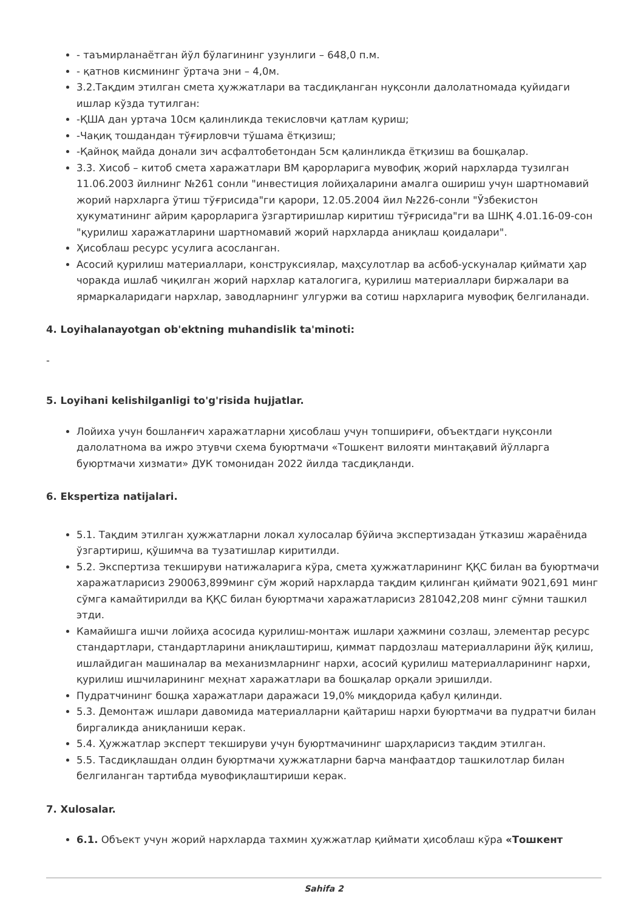- таъмирланаётган йўл бўлагининг узунлиги – 648,0 п.м.
- қатнов кисмининг ўртача эни – 4,0м.
3.2.Тақдим этилган смета ҳужжатлари ва тасдиқланган нуқсонли далолатномада қуйидаги ишлар кўзда тутилган:
-ҚША дан уртача 10см қалинликда текисловчи қатлам қуриш;
-Чақиқ тошдандан тўғирловчи тўшама ётқизиш;
-Қайноқ майда донали зич асфалтобетондан 5см қалинликда ётқизиш ва бошқалар.
3.3. Хисоб – китоб смета харажатлари ВМ қарорларига мувофиқ жорий нархларда тузилган 11.06.2003 йилнинг №261 сонли "инвестиция лойиҳаларини амалга ошириш учун шартномавий жорий нархларга ўтиш тўғрисида"ги қарори, 12.05.2004 йил №226-сонли "Ўзбекистон ҳукуматининг айрим қарорларига ўзгартиришлар киритиш тўғрисида"ги ва ШНҚ 4.01.16-09-сон "қурилиш харажатларини шартномавий жорий нархларда аниқлаш қоидалари".
Ҳисоблаш ресурс усулига асосланган.
Асосий қурилиш материаллари, конструксиялар, маҳсулотлар ва асбоб-ускуналар қиймати ҳар чоракда ишлаб чиқилган жорий нархлар каталогига, қурилиш материаллари биржалари ва ярмаркаларидаги нархлар, заводларнинг улгуржи ва сотиш нархларига мувофиқ белгиланади.
4. Loyihalanayotgan ob'ektning muhandislik ta'minoti:
-
5. Loyihani kelishilganligi to'g'risida hujjatlar.
Лойиха учун бошланғич харажатларни ҳисоблаш учун топшириғи, объектдаги нуқсонли далолатнома ва ижро этувчи схема буюртмачи «Тошкент вилояти минтақавий йўлларга буюртмачи хизмати» ДУК томонидан 2022 йилда тасдиқланди.
6. Ekspertiza natijalari.
5.1. Тақдим этилган ҳужжатларни локал хулосалар бўйича экспертизадан ўтказиш жараёнида ўзгартириш, қўшимча ва тузатишлар киритилди.
5.2. Экспертиза текшируви натижаларига кўра, смета ҳужжатларининг ҚҚС билан ва буюртмачи харажатларисиз 290063,899минг сўм жорий нархларда тақдим қилинган қиймати 9021,691 минг сўмга камайтирилди ва ҚҚС билан буюртмачи харажатларисиз 281042,208 минг сўмни ташкил этди.
Камайишга ишчи лойиҳа асосида қурилиш-монтаж ишлари ҳажмини созлаш, элементар ресурс стандартлари, стандартларини аниқлаштириш, қиммат пардозлаш материалларини йўқ қилиш, ишлайдиган машиналар ва механизмларнинг нархи, асосий қурилиш материалларининг нархи, қурилиш ишчиларининг меҳнат харажатлари ва бошқалар орқали эришилди.
Пудратчининг бошқа харажатлари даражаси 19,0% миқдорида қабул қилинди.
5.3. Демонтаж ишлари давомида материалларни қайтариш нархи буюртмачи ва пудратчи билан биргаликда аниқланиши керак.
5.4. Ҳужжатлар эксперт текшируви учун буюртмачининг шарҳларисиз тақдим этилган.
5.5. Тасдиқлашдан олдин буюртмачи ҳужжатларни барча манфаатдор ташкилотлар билан белгиланган тартибда мувофиқлаштириши керак.
7. Xulosalar.
6.1. Объект учун жорий нархларда тахмин ҳужжатлар қиймати ҳисоблаш кўра «Тошкент
Sahifa 2